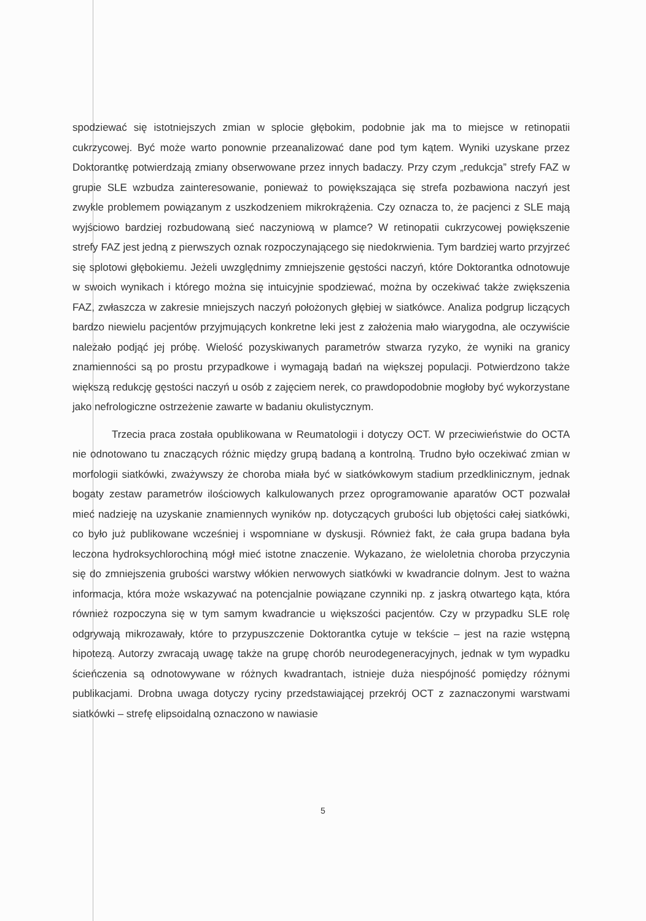spodziewać się istotniejszych zmian w splocie głębokim, podobnie jak ma to miejsce w retinopatii cukrzycowej. Być może warto ponownie przeanalizować dane pod tym kątem. Wyniki uzyskane przez Doktorantkę potwierdzają zmiany obserwowane przez innych badaczy. Przy czym „redukcja” strefy FAZ w grupie SLE wzbudza zainteresowanie, ponieważ to powiększająca się strefa pozbawiona naczyń jest zwykle problemem powiązanym z uszkodzeniem mikrokrążenia. Czy oznacza to, że pacjenci z SLE mają wyjściowo bardziej rozbudowaną sieć naczyniową w plamce? W retinopatii cukrzycowej powiększenie strefy FAZ jest jedną z pierwszych oznak rozpoczynającego się niedokrwienia. Tym bardziej warto przyjrzeć się splotowi głębokiemu. Jeżeli uwzględnimy zmniejszenie gęstości naczyń, które Doktorantka odnotowuje w swoich wynikach i którego można się intuicyjnie spodziewać, można by oczekiwać także zwiększenia FAZ, zwłaszcza w zakresie mniejszych naczyń położonych głębiej w siatkówce. Analiza podgrup liczących bardzo niewielu pacjentów przyjmujących konkretne leki jest z założenia mało wiarygodna, ale oczywiście należało podjąć jej próbę. Wielość pozyskiwanych parametrów stwarza ryzyko, że wyniki na granicy znamienności są po prostu przypadkowe i wymagają badań na większej populacji. Potwierdzono także większą redukcję gęstości naczyń u osób z zajęciem nerek, co prawdopodobnie mogłoby być wykorzystane jako nefrologiczne ostrzeżenie zawarte w badaniu okulistycznym.
Trzecia praca została opublikowana w Reumatologii i dotyczy OCT. W przeciwieństwie do OCTA nie odnotowano tu znaczących różnic między grupą badaną a kontrolną. Trudno było oczekiwać zmian w morfologii siatkówki, zważywszy że choroba miała być w siatkówkowym stadium przedklinicznym, jednak bogaty zestaw parametrów ilościowych kalkulowanych przez oprogramowanie aparatów OCT pozwalał mieć nadzieję na uzyskanie znamiennych wyników np. dotyczących grubości lub objętości całej siatkówki, co było już publikowane wcześniej i wspomniane w dyskusji. Również fakt, że cała grupa badana była leczona hydroksychlorochiną mógł mieć istotne znaczenie. Wykazano, że wieloletnia choroba przyczynia się do zmniejszenia grubości warstwy włókien nerwowych siatkówki w kwadrancie dolnym. Jest to ważna informacja, która może wskazywać na potencjalnie powiązane czynniki np. z jaskrą otwartego kąta, która również rozpoczyna się w tym samym kwadrancie u większości pacjentów. Czy w przypadku SLE rolę odgrywają mikrozawały, które to przypuszczenie Doktorantka cytuje w tekście – jest na razie wstępną hipotezą. Autorzy zwracają uwagę także na grupę chorób neurodegeneracyjnych, jednak w tym wypadku ścieńczenia są odnotowywane w różnych kwadrantach, istnieje duża niespójność pomiędzy różnymi publikacjami. Drobna uwaga dotyczy ryciny przedstawiającej przekrój OCT z zaznaczonymi warstwami siatkówki – strefę elipsoidalną oznaczono w nawiasie
5